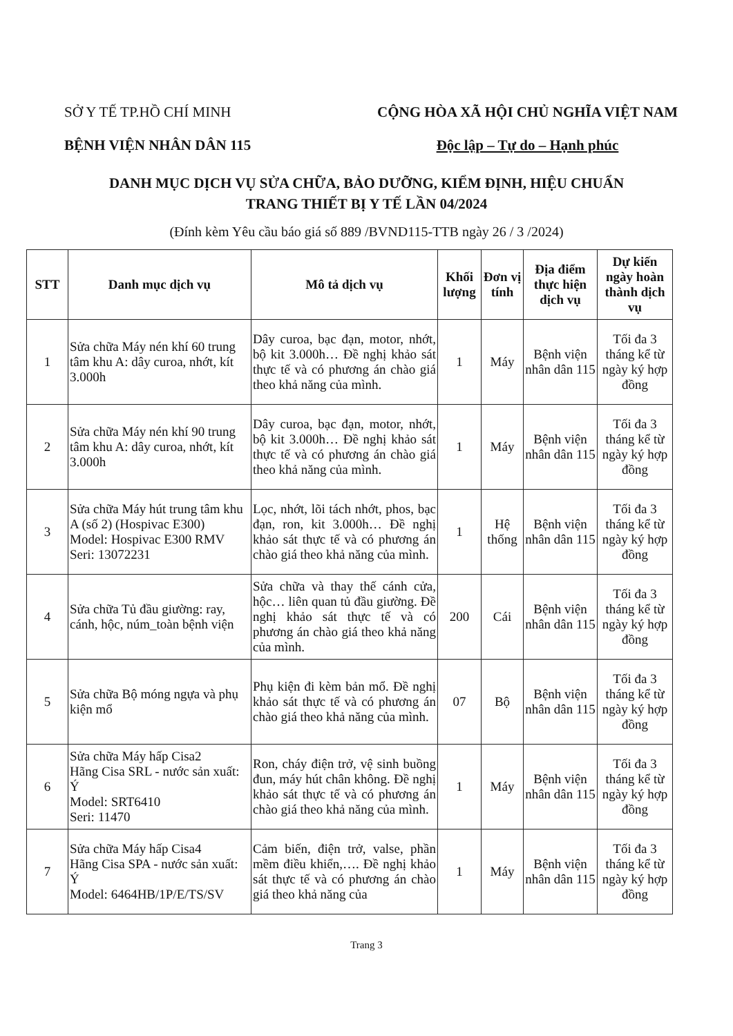SỞ Y TẾ TP.HỒ CHÍ MINH
BỆNH VIỆN NHÂN DÂN 115
CỘNG HÒA XÃ HỘI CHỦ NGHĨA VIỆT NAM
Độc lập – Tự do – Hạnh phúc
DANH MỤC DỊCH VỤ SỬA CHỮA, BẢO DƯỠNG, KIỂM ĐỊNH, HIỆU CHUẨN
TRANG THIẾT BỊ Y TẾ LẦN 04/2024
(Đính kèm Yêu cầu báo giá số 889 /BVND115-TTB ngày 26 / 3 /2024)
| STT | Danh mục dịch vụ | Mô tả dịch vụ | Khối lượng | Đơn vị tính | Địa điểm thực hiện dịch vụ | Dự kiến ngày hoàn thành dịch vụ |
| --- | --- | --- | --- | --- | --- | --- |
| 1 | Sửa chữa Máy nén khí 60 trung tâm khu A: dây curoa, nhớt, kít 3.000h | Dây curoa, bạc đạn, motor, nhớt, bộ kit 3.000h… Đề nghị khảo sát thực tế và có phương án chào giá theo khả năng của mình. | 1 | Máy | Bệnh viện nhân dân 115 | Tối đa 3 tháng kể từ ngày ký hợp đồng |
| 2 | Sửa chữa Máy nén khí 90 trung tâm khu A: dây curoa, nhớt, kít 3.000h | Dây curoa, bạc đạn, motor, nhớt, bộ kit 3.000h… Đề nghị khảo sát thực tế và có phương án chào giá theo khả năng của mình. | 1 | Máy | Bệnh viện nhân dân 115 | Tối đa 3 tháng kể từ ngày ký hợp đồng |
| 3 | Sửa chữa Máy hút trung tâm khu A (số 2) (Hospivac E300) Model: Hospivac E300 RMV Seri: 13072231 | Lọc, nhớt, lõi tách nhớt, phos, bạc đạn, ron, kit 3.000h… Đề nghị khảo sát thực tế và có phương án chào giá theo khả năng của mình. | 1 | Hệ thống | Bệnh viện nhân dân 115 | Tối đa 3 tháng kể từ ngày ký hợp đồng |
| 4 | Sửa chữa Tủ đầu giường: ray, cánh, hộc, núm_toàn bệnh viện | Sửa chữa và thay thế cánh cửa, hộc… liên quan tủ đầu giường. Đề nghị khảo sát thực tế và có phương án chào giá theo khả năng của mình. | 200 | Cái | Bệnh viện nhân dân 115 | Tối đa 3 tháng kể từ ngày ký hợp đồng |
| 5 | Sửa chữa Bộ móng ngựa và phụ kiện mổ | Phụ kiện đi kèm bản mổ. Đề nghị khảo sát thực tế và có phương án chào giá theo khả năng của mình. | 07 | Bộ | Bệnh viện nhân dân 115 | Tối đa 3 tháng kể từ ngày ký hợp đồng |
| 6 | Sửa chữa Máy hấp Cisa2 Hãng Cisa SRL - nước sản xuất: Ý Model: SRT6410 Seri: 11470 | Ron, cháy điện trở, vệ sinh buồng đun, máy hút chân không. Đề nghị khảo sát thực tế và có phương án chào giá theo khả năng của mình. | 1 | Máy | Bệnh viện nhân dân 115 | Tối đa 3 tháng kể từ ngày ký hợp đồng |
| 7 | Sửa chữa Máy hấp Cisa4 Hãng Cisa SPA - nước sản xuất: Ý Model: 6464HB/1P/E/TS/SV | Cảm biến, điện trở, valse, phần mềm điều khiển,…. Đề nghị khảo sát thực tế và có phương án chào giá theo khả năng của | 1 | Máy | Bệnh viện nhân dân 115 | Tối đa 3 tháng kể từ ngày ký hợp đồng |
Trang 3